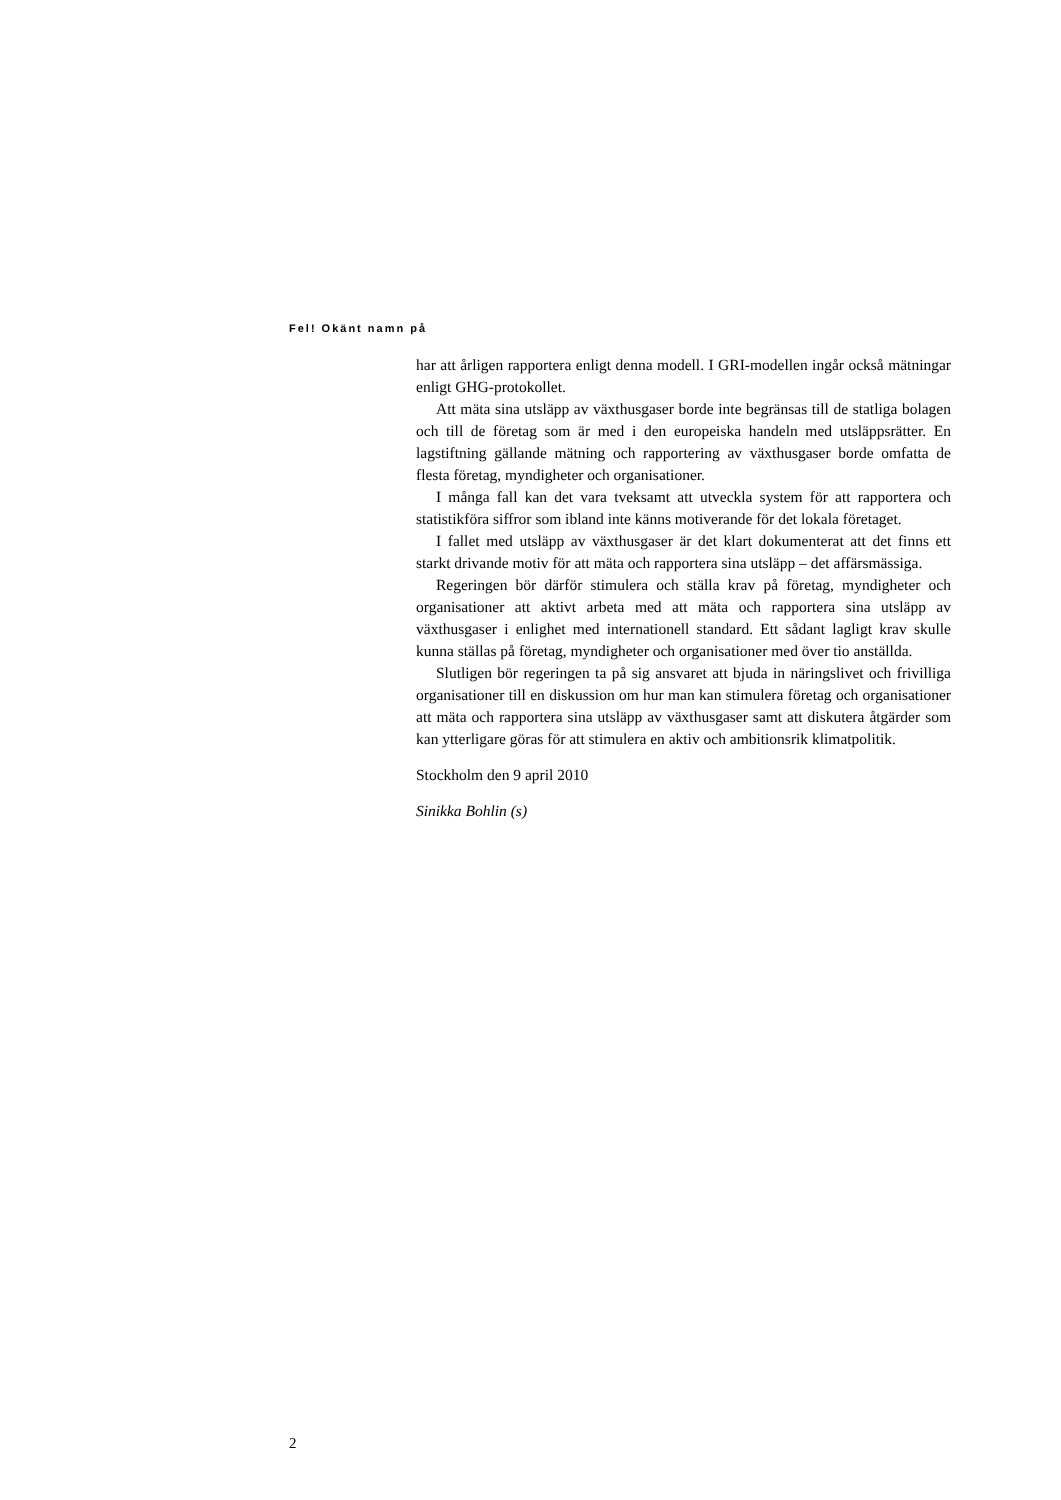Fel! Okänt namn på
har att årligen rapportera enligt denna modell. I GRI-modellen ingår också mätningar enligt GHG-protokollet.
Att mäta sina utsläpp av växthusgaser borde inte begränsas till de statliga bolagen och till de företag som är med i den europeiska handeln med utsläppsrätter. En lagstiftning gällande mätning och rapportering av växthusgaser borde omfatta de flesta företag, myndigheter och organisationer.
I många fall kan det vara tveksamt att utveckla system för att rapportera och statistikföra siffror som ibland inte känns motiverande för det lokala företaget.
I fallet med utsläpp av växthusgaser är det klart dokumenterat att det finns ett starkt drivande motiv för att mäta och rapportera sina utsläpp – det affärsmässiga.
Regeringen bör därför stimulera och ställa krav på företag, myndigheter och organisationer att aktivt arbeta med att mäta och rapportera sina utsläpp av växthusgaser i enlighet med internationell standard. Ett sådant lagligt krav skulle kunna ställas på företag, myndigheter och organisationer med över tio anställda.
Slutligen bör regeringen ta på sig ansvaret att bjuda in näringslivet och frivilliga organisationer till en diskussion om hur man kan stimulera företag och organisationer att mäta och rapportera sina utsläpp av växthusgaser samt att diskutera åtgärder som kan ytterligare göras för att stimulera en aktiv och ambitionsrik klimatpolitik.
Stockholm den 9 april 2010
Sinikka Bohlin (s)
2